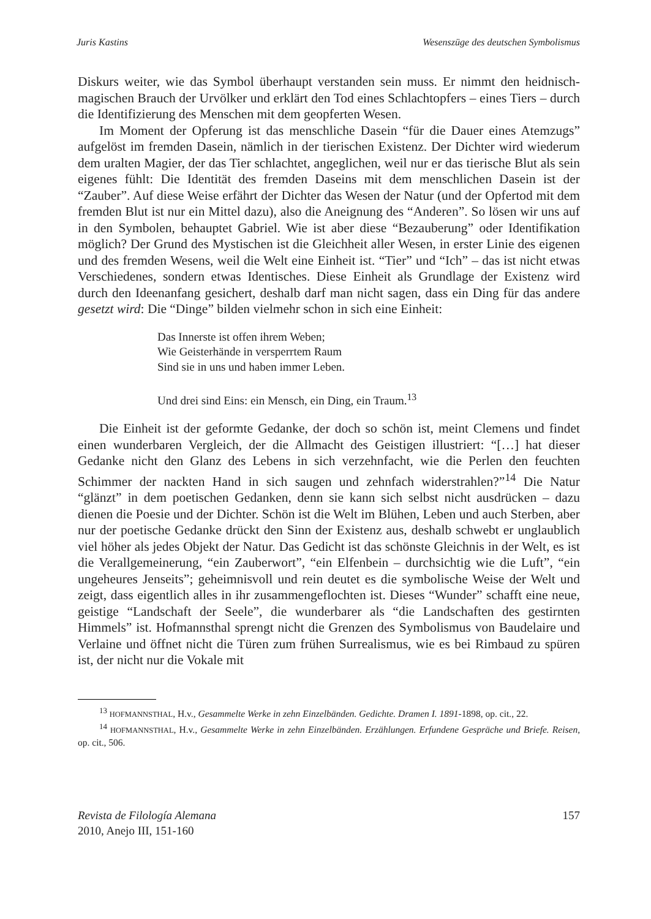Juris Kastins Wesenszüge des deutschen Symbolismus
Diskurs weiter, wie das Symbol überhaupt verstanden sein muss. Er nimmt den heidnisch-magischen Brauch der Urvölker und erklärt den Tod eines Schlachtopfers – eines Tiers – durch die Identifizierung des Menschen mit dem geopferten Wesen.
Im Moment der Opferung ist das menschliche Dasein “für die Dauer eines Atemzugs” aufgelöst im fremden Dasein, nämlich in der tierischen Existenz. Der Dichter wird wiederum dem uralten Magier, der das Tier schlachtet, angeglichen, weil nur er das tierische Blut als sein eigenes fühlt: Die Identität des fremden Daseins mit dem menschlichen Dasein ist der “Zauber”. Auf diese Weise erfährt der Dichter das Wesen der Natur (und der Opfertod mit dem fremden Blut ist nur ein Mittel dazu), also die Aneignung des “Anderen”. So lösen wir uns auf in den Symbolen, behauptet Gabriel. Wie ist aber diese “Bezauberung” oder Identifikation möglich? Der Grund des Mystischen ist die Gleichheit aller Wesen, in erster Linie des eigenen und des fremden Wesens, weil die Welt eine Einheit ist. “Tier” und “Ich” – das ist nicht etwas Verschiedenes, sondern etwas Identisches. Diese Einheit als Grundlage der Existenz wird durch den Ideenanfang gesichert, deshalb darf man nicht sagen, dass ein Ding für das andere gesetzt wird: Die “Dinge” bilden vielmehr schon in sich eine Einheit:
Das Innerste ist offen ihrem Weben;
Wie Geisterhände in versperrtem Raum
Sind sie in uns und haben immer Leben.
Und drei sind Eins: ein Mensch, ein Ding, ein Traum.<sup>13</sup>
Die Einheit ist der geformte Gedanke, der doch so schön ist, meint Clemens und findet einen wunderbaren Vergleich, der die Allmacht des Geistigen illustriert: “[…] hat dieser Gedanke nicht den Glanz des Lebens in sich verzehnfacht, wie die Perlen den feuchten Schimmer der nackten Hand in sich saugen und zehnfach widerstrahlen?”<sup>14</sup> Die Natur “glänzt” in dem poetischen Gedanken, denn sie kann sich selbst nicht ausdrücken – dazu dienen die Poesie und der Dichter. Schön ist die Welt im Blühen, Leben und auch Sterben, aber nur der poetische Gedanke drückt den Sinn der Existenz aus, deshalb schwebt er unglaublich viel höher als jedes Objekt der Natur. Das Gedicht ist das schönste Gleichnis in der Welt, es ist die Verallgemeinerung, “ein Zauberwort”, “ein Elfenbein – durchsichtig wie die Luft”, “ein ungeheures Jenseits”; geheimnisvoll und rein deutet es die symbolische Weise der Welt und zeigt, dass eigentlich alles in ihr zusammengeflochten ist. Dieses “Wunder” schafft eine neue, geistige “Landschaft der Seele”, die wunderbarer als “die Landschaften des gestirnten Himmels” ist. Hofmannsthal sprengt nicht die Grenzen des Symbolismus von Baudelaire und Verlaine und öffnet nicht die Türen zum frühen Surrealismus, wie es bei Rimbaud zu spüren ist, der nicht nur die Vokale mit
<sup>13</sup> HOFMANNSTHAL, H.v., Gesammelte Werke in zehn Einzelbänden. Gedichte. Dramen I. 1891-1898, op. cit., 22.
<sup>14</sup> HOFMANNSTHAL, H.v., Gesammelte Werke in zehn Einzelbänden. Erzählungen. Erfundene Gespräche und Briefe. Reisen, op. cit., 506.
Revista de Filología Alemana
2010, Anejo III, 151-160
157